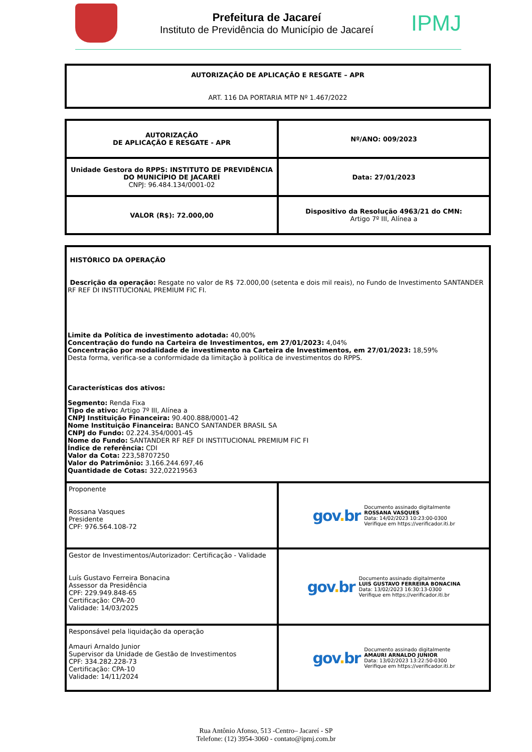Prefeitura de Jacareí
Instituto de Previdência do Município de Jacareí
IPMJ
| AUTORIZAÇÃO DE APLICAÇÃO E RESGATE – APR ART. 116 DA PORTARIA MTP Nº 1.467/2022 |
| AUTORIZAÇÃO DE APLICAÇÃO E RESGATE - APR | Nº/ANO: 009/2023 |
| Unidade Gestora do RPPS: INSTITUTO DE PREVIDÊNCIA DO MUNICÍPIO DE JACAREÍ CNPJ: 96.484.134/0001-02 | Data: 27/01/2023 |
| VALOR (R$): 72.000,00 | Dispositivo da Resolução 4963/21 do CMN: Artigo 7º III, Alínea a |
| HISTÓRICO DA OPERAÇÃO Descrição da operação: Resgate no valor de R$ 72.000,00 (setenta e dois mil reais), no Fundo de Investimento SANTANDER RF REF DI INSTITUCIONAL PREMIUM FIC FI. Limite da Política de investimento adotada: 40,00% Concentração do fundo na Carteira de Investimentos, em 27/01/2023: 4,04% Concentração por modalidade de investimento na Carteira de Investimentos, em 27/01/2023: 18,59% Desta forma, verifica-se a conformidade da limitação à política de investimentos do RPPS. Características dos ativos: Segmento: Renda Fixa Tipo de ativo: Artigo 7º III, Alínea a CNPJ Instituição Financeira: 90.400.888/0001-42 Nome Instituição Financeira: BANCO SANTANDER BRASIL SA CNPJ do Fundo: 02.224.354/0001-45 Nome do Fundo: SANTANDER RF REF DI INSTITUCIONAL PREMIUM FIC FI Índice de referência: CDI Valor da Cota: 223,58707250 Valor do Patrimônio: 3.166.244.697,46 Quantidade de Cotas: 322,02219563 | |
| Proponente Rossana Vasques Presidente CPF: 976.564.108-72 | gov . br Documento assinado digitalmente ROSSANA VASQUES Data: 14/02/2023 10:23:00-0300 Verifique em https://verificador.iti.br |
| Gestor de Investimentos/Autorizador: Certificação - Validade Luís Gustavo Ferreira Bonacina Assessor da Presidência CPF: 229.949.848-65 Certificação: CPA-20 Validade: 14/03/2025 | gov . br Documento assinado digitalmente LUIS GUSTAVO FERREIRA BONACINA Data: 13/02/2023 16:30:13-0300 Verifique em https://verificador.iti.br |
| Responsável pela liquidação da operação Amauri Arnaldo Junior Supervisor da Unidade de Gestão de Investimentos CPF: 334.282.228-73 Certificação: CPA-10 Validade: 14/11/2024 | gov . br Documento assinado digitalmente AMAURI ARNALDO JUNIOR Data: 13/02/2023 13:22:50-0300 Verifique em https://verificador.iti.br |
Rua Antônio Afonso, 513 -Centro– Jacareí - SP
Telefone: (12) 3954-3060 - contato@ipmj.com.br